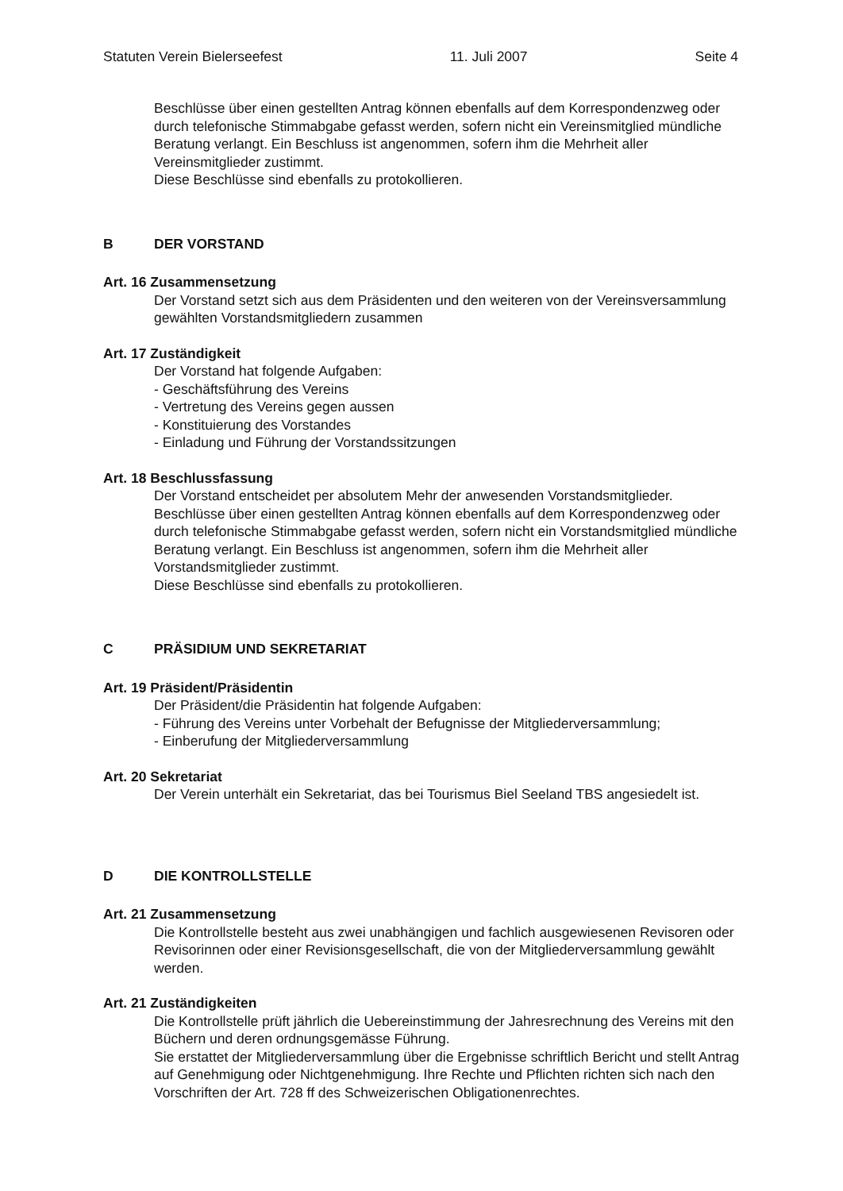Statuten Verein Bielerseefest 11. Juli 2007 Seite 4
Beschlüsse über einen gestellten Antrag können ebenfalls auf dem Korrespondenzweg oder durch telefonische Stimmabgabe gefasst werden, sofern nicht ein Vereinsmitglied mündliche Beratung verlangt. Ein Beschluss ist angenommen, sofern ihm die Mehrheit aller Vereinsmitglieder zustimmt.
Diese Beschlüsse sind ebenfalls zu protokollieren.
B DER VORSTAND
Art. 16 Zusammensetzung
Der Vorstand setzt sich aus dem Präsidenten und den weiteren von der Vereinsversammlung gewählten Vorstandsmitgliedern zusammen
Art. 17 Zuständigkeit
Der Vorstand hat folgende Aufgaben:
- Geschäftsführung des Vereins
- Vertretung des Vereins gegen aussen
- Konstituierung des Vorstandes
- Einladung und Führung der Vorstandssitzungen
Art. 18 Beschlussfassung
Der Vorstand entscheidet per absolutem Mehr der anwesenden Vorstandsmitglieder.
Beschlüsse über einen gestellten Antrag können ebenfalls auf dem Korrespondenzweg oder durch telefonische Stimmabgabe gefasst werden, sofern nicht ein Vorstandsmitglied mündliche Beratung verlangt. Ein Beschluss ist angenommen, sofern ihm die Mehrheit aller Vorstandsmitglieder zustimmt.
Diese Beschlüsse sind ebenfalls zu protokollieren.
C PRÄSIDIUM UND SEKRETARIAT
Art. 19 Präsident/Präsidentin
Der Präsident/die Präsidentin hat folgende Aufgaben:
- Führung des Vereins unter Vorbehalt der Befugnisse der Mitgliederversammlung;
- Einberufung der Mitgliederversammlung
Art. 20 Sekretariat
Der Verein unterhält ein Sekretariat, das bei Tourismus Biel Seeland TBS angesiedelt ist.
D DIE KONTROLLSTELLE
Art. 21 Zusammensetzung
Die Kontrollstelle besteht aus zwei unabhängigen und fachlich ausgewiesenen Revisoren oder Revisorinnen oder einer Revisionsgesellschaft, die von der Mitgliederversammlung gewählt werden.
Art. 21 Zuständigkeiten
Die Kontrollstelle prüft jährlich die Uebereinstimmung der Jahresrechnung des Vereins mit den Büchern und deren ordnungsgemässe Führung.
Sie erstattet der Mitgliederversammlung über die Ergebnisse schriftlich Bericht und stellt Antrag auf Genehmigung oder Nichtgenehmigung. Ihre Rechte und Pflichten richten sich nach den Vorschriften der Art. 728 ff des Schweizerischen Obligationenrechtes.